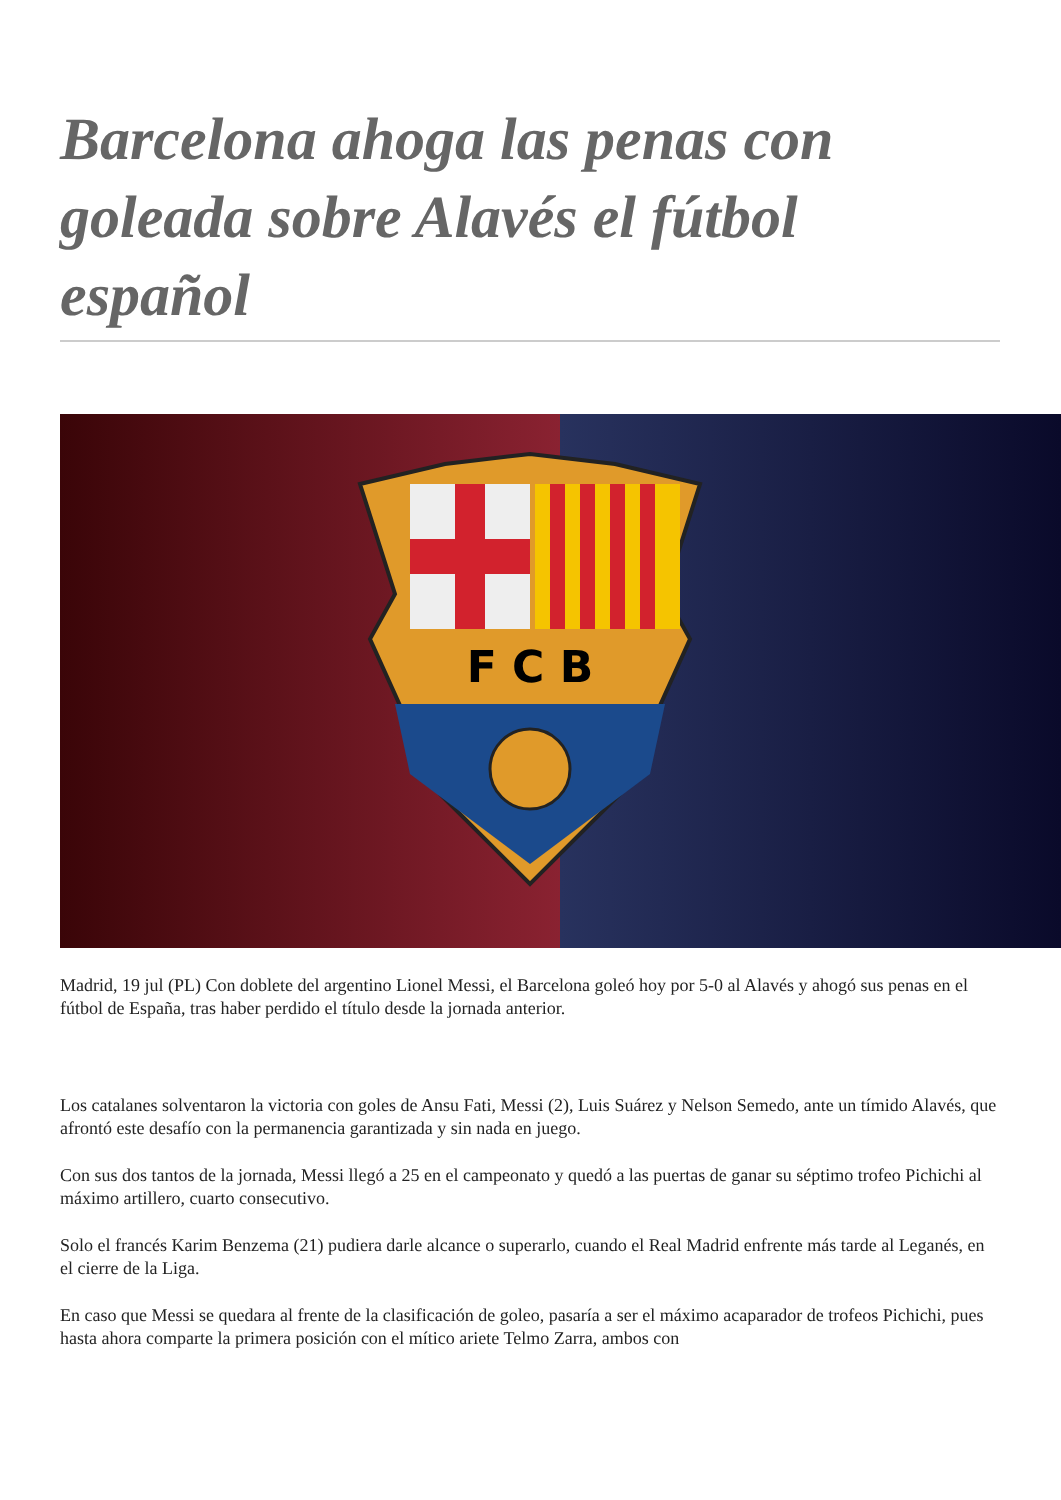Barcelona ahoga las penas con goleada sobre Alavés el fútbol español
F C B
Madrid, 19 jul (PL) Con doblete del argentino Lionel Messi, el Barcelona goleó hoy por 5-0 al Alavés y ahogó sus penas en el fútbol de España, tras haber perdido el título desde la jornada anterior.
Los catalanes solventaron la victoria con goles de Ansu Fati, Messi (2), Luis Suárez y Nelson Semedo, ante un tímido Alavés, que afrontó este desafío con la permanencia garantizada y sin nada en juego.
Con sus dos tantos de la jornada, Messi llegó a 25 en el campeonato y quedó a las puertas de ganar su séptimo trofeo Pichichi al máximo artillero, cuarto consecutivo.
Solo el francés Karim Benzema (21) pudiera darle alcance o superarlo, cuando el Real Madrid enfrente más tarde al Leganés, en el cierre de la Liga.
En caso que Messi se quedara al frente de la clasificación de goleo, pasaría a ser el máximo acaparador de trofeos Pichichi, pues hasta ahora comparte la primera posición con el mítico ariete Telmo Zarra, ambos con